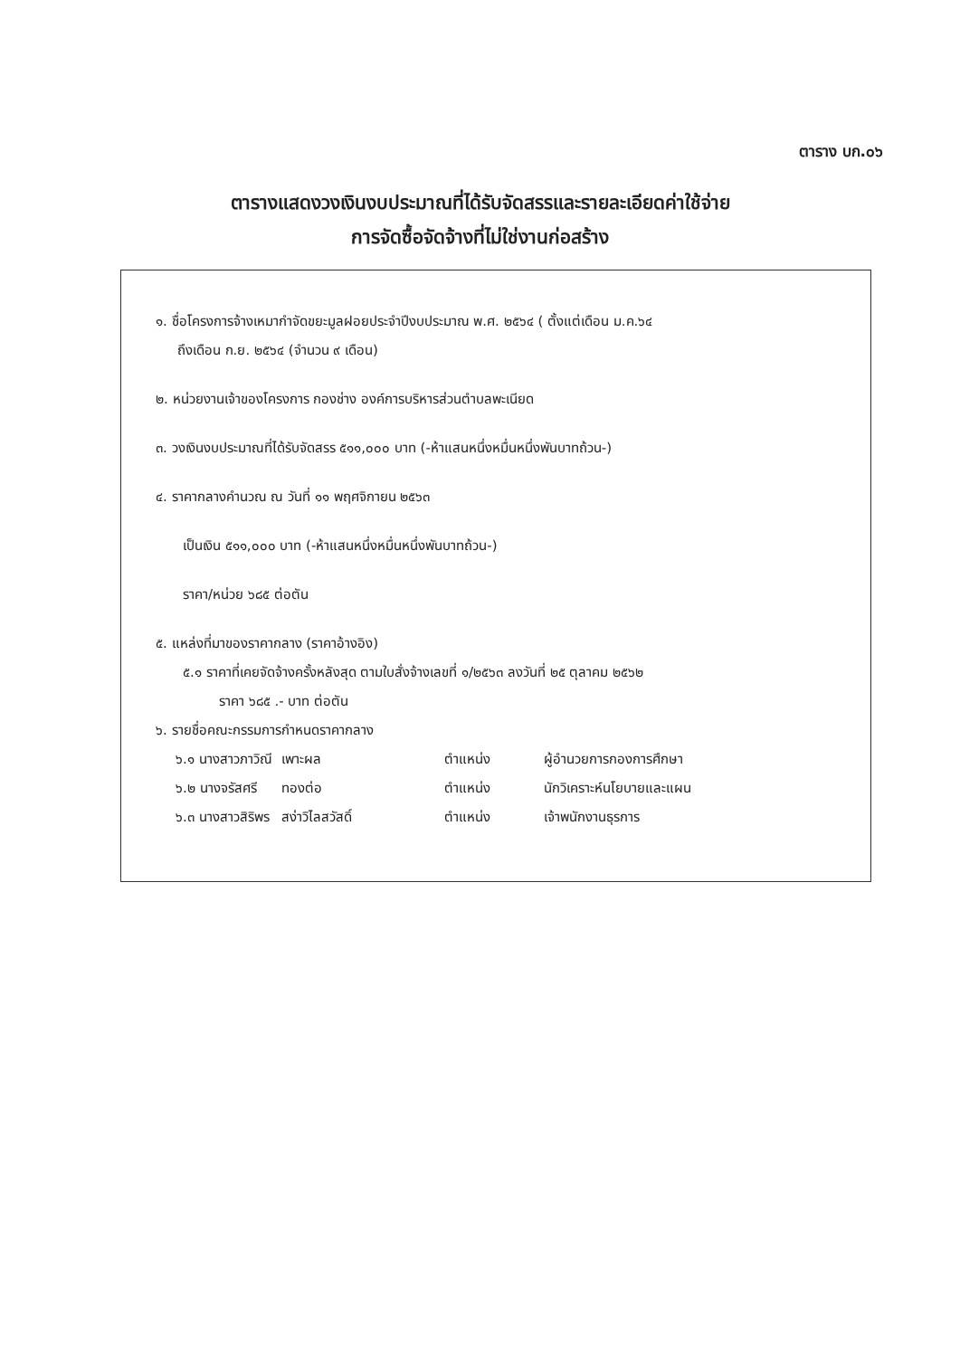ตาราง บก.๐๖
ตารางแสดงวงเงินงบประมาณที่ได้รับจัดสรรและรายละเอียดค่าใช้จ่าย
การจัดซื้อจัดจ้างที่ไม่ใช่งานก่อสร้าง
๑. ชื่อโครงการจ้างเหมากำจัดขยะมูลฝอยประจำปีงบประมาณ พ.ศ. ๒๕๖๔ ( ตั้งแต่เดือน ม.ค.๖๔
ถึงเดือน ก.ย. ๒๕๖๔ (จำนวน ๙ เดือน)
๒. หน่วยงานเจ้าของโครงการ กองช่าง องค์การบริหารส่วนตำบลพะเนียด
๓. วงเงินงบประมาณที่ได้รับจัดสรร ๕๑๑,๐๐๐ บาท (-ห้าแสนหนึ่งหมื่นหนึ่งพันบาทถ้วน-)
๔. ราคากลางคำนวณ ณ วันที่ ๑๑ พฤศจิกายน ๒๕๖๓
เป็นเงิน ๕๑๑,๐๐๐ บาท (-ห้าแสนหนึ่งหมื่นหนึ่งพันบาทถ้วน-)
ราคา/หน่วย ๖๘๕ ต่อตัน
๕. แหล่งที่มาของราคากลาง (ราคาอ้างอิง)
๕.๑ ราคาที่เคยจัดจ้างครั้งหลังสุด ตามใบสั่งจ้างเลขที่ ๑/๒๕๖๓ ลงวันที่ ๒๕ ตุลาคม ๒๕๖๒
ราคา ๖๘๕ .- บาท ต่อตัน
๖. รายชื่อคณะกรรมการกำหนดราคากลาง
| ๖.๑ นางสาวภาวิณี | เพาะผล | ตำแหน่ง | ผู้อำนวยการกองการศึกษา |
| ๖.๒ นางจรัสศรี | ทองต่อ | ตำแหน่ง | นักวิเคราะห์นโยบายและแผน |
| ๖.๓ นางสาวสิริพร | สง่าวิไลสวัสดิ์ | ตำแหน่ง | เจ้าพนักงานธุรการ |